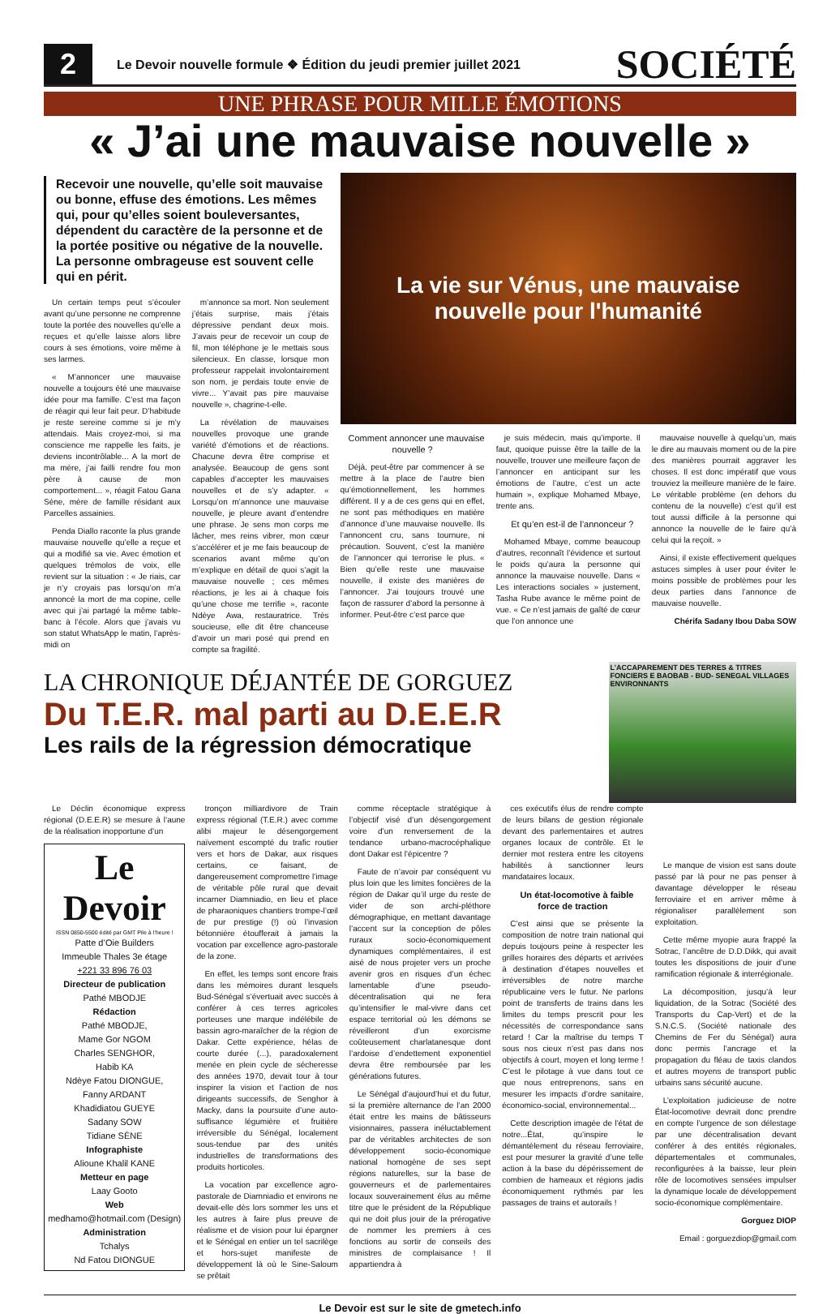2
Le Devoir nouvelle formule ❖ Édition du jeudi premier juillet 2021
SOCIÉTÉ
UNE PHRASE POUR MILLE ÉMOTIONS
« J’ai une mauvaise nouvelle »
Recevoir une nouvelle, qu’elle soit mauvaise ou bonne, effuse des émotions. Les mêmes qui, pour qu’elles soient bouleversantes, dépendent du caractère de la personne et de la portée positive ou négative de la nouvelle. La personne ombrageuse est souvent celle qui en périt.
Un certain temps peut s’écouler avant qu’une personne ne comprenne toute la portée des nouvelles qu’elle a reçues et qu’elle laisse alors libre cours à ses émotions, voire même à ses larmes.
« M’annoncer une mauvaise nouvelle a toujours été une mauvaise idée pour ma famille. C’est ma façon de réagir qui leur fait peur. D’habitude je reste sereine comme si je m’y attendais. Mais croyez-moi, si ma conscience me rappelle les faits, je deviens incontrôlable... A la mort de ma mère, j’ai failli rendre fou mon père à cause de mon comportement... », réagit Fatou Gana Sène, mère de famille résidant aux Parcelles assainies.
Penda Diallo raconte la plus grande mauvaise nouvelle qu’elle a reçue et qui a modifié sa vie. Avec émotion et quelques trémolos de voix, elle revient sur la situation : « Je riais, car je n’y croyais pas lorsqu’on m’a annoncé la mort de ma copine, celle avec qui j’ai partagé la même table-banc à l’école. Alors que j’avais vu son statut WhatsApp le matin, l’après-midi on
m’annonce sa mort. Non seulement j’étais surprise, mais j’étais dépressive pendant deux mois. J’avais peur de recevoir un coup de fil, mon téléphone je le mettais sous silencieux. En classe, lorsque mon professeur rappelait involontairement son nom, je perdais toute envie de vivre... Y’avait pas pire mauvaise nouvelle », chagrine-t-elle.
La révélation de mauvaises nouvelles provoque une grande variété d’émotions et de réactions. Chacune devra être comprise et analysée. Beaucoup de gens sont capables d’accepter les mauvaises nouvelles et de s’y adapter. « Lorsqu’on m’annonce une mauvaise nouvelle, je pleure avant d’entendre une phrase. Je sens mon corps me lâcher, mes reins vibrer, mon cœur s’accélérer et je me fais beaucoup de scenarios avant même qu’on m’explique en détail de quoi s’agit la mauvaise nouvelle ; ces mêmes réactions, je les ai à chaque fois qu’une chose me terrifie », raconte Ndèye Awa, restauratrice. Très soucieuse, elle dit être chanceuse d’avoir un mari posé qui prend en compte sa fragilité.
La vie sur Vénus, une mauvaise
nouvelle pour l'humanité
Comment annoncer une mauvaise nouvelle ?
Déjà, peut-être par commencer à se mettre à la place de l’autre bien qu’émotionnellement, les hommes diffèrent. Il y a de ces gens qui en effet, ne sont pas méthodiques en matière d’annonce d’une mauvaise nouvelle. Ils l’annoncent cru, sans tournure, ni précaution. Souvent, c’est la manière de l’annoncer qui terrorise le plus. « Bien qu’elle reste une mauvaise nouvelle, il existe des manières de l’annoncer. J’ai toujours trouvé une façon de rassurer d’abord la personne à informer. Peut-être c’est parce que
je suis médecin, mais qu’importe. Il faut, quoique puisse être la taille de la nouvelle, trouver une meilleure façon de l’annoncer en anticipant sur les émotions de l’autre, c’est un acte humain », explique Mohamed Mbaye, trente ans.
Et qu’en est-il de l’annonceur ?
Mohamed Mbaye, comme beaucoup d’autres, reconnaît l’évidence et surtout le poids qu’aura la personne qui annonce la mauvaise nouvelle. Dans « Les interactions sociales » justement, Tasha Rube avance le même point de vue. « Ce n’est jamais de gaîté de cœur que l’on annonce une
mauvaise nouvelle à quelqu’un, mais le dire au mauvais moment ou de la pire des manières pourrait aggraver les choses. Il est donc impératif que vous trouviez la meilleure manière de le faire. Le véritable problème (en dehors du contenu de la nouvelle) c’est qu’il est tout aussi difficile à la personne qui annonce la nouvelle de le faire qu’à celui qui la reçoit. »
Ainsi, il existe effectivement quelques astuces simples à user pour éviter le moins possible de problèmes pour les deux parties dans l’annonce de mauvaise nouvelle.
Chérifa Sadany Ibou Daba SOW
LA CHRONIQUE DÉJANTÉE DE GORGUEZ
Du T.E.R. mal parti au D.E.E.R
Les rails de la régression démocratique
L’ACCAPAREMENT DES TERRES & TITRES FONCIERS E BAOBAB - BUD- SENEGAL VILLAGES ENVIRONNANTS
Le Déclin économique express régional (D.E.E.R) se mesure à l’aune de la réalisation inopportune d’un
Le Devoir
ISSN 0850-5500 édité par GMT Pile à l’heure !
Patte d’Oie Builders
Immeuble Thales 3e étage
+221 33 896 76 03
Directeur de publication
Pathé MBODJE
Rédaction
Pathé MBODJE,
Mame Gor NGOM
Charles SENGHOR,
Habib KA
Ndèye Fatou DIONGUE,
Fanny ARDANT
Khadidiatou GUEYE
Sadany SOW
Tidiane SÈNE
Infographiste
Alioune Khalil KANE
Metteur en page
Laay Gooto
Web
medhamo@hotmail.com (Design)
Administration
Tchalys
Nd Fatou DIONGUE
tronçon milliardivore de Train express régional (T.E.R.) avec comme alibi majeur le désengorgement naïvement escompté du trafic routier vers et hors de Dakar, aux risques certains, ce faisant, de dangereusement compromettre l’image de véritable pôle rural que devait incarner Diamniadio, en lieu et place de pharaoniques chantiers trompe-l’œil de pur prestige (!) où l’invasion bétonnière étoufferait à jamais la vocation par excellence agro-pastorale de la zone.
En effet, les temps sont encore frais dans les mémoires durant lesquels Bud-Sénégal s’évertuait avec succès à conférer à ces terres agricoles porteuses une marque indélébile de bassin agro-maraîcher de la région de Dakar. Cette expérience, hélas de courte durée (...), paradoxalement menée en plein cycle de sécheresse des années 1970, devait tour à tour inspirer la vision et l’action de nos dirigeants successifs, de Senghor à Macky, dans la poursuite d’une auto-suffisance légumière et fruitière irréversible du Sénégal, localement sous-tendue par des unités industrielles de transformations des produits horticoles.
La vocation par excellence agro-pastorale de Diamniadio et environs ne devait-elle dès lors sommer les uns et les autres à faire plus preuve de réalisme et de vision pour lui épargner et le Sénégal en entier un tel sacrilège et hors-sujet manifeste de développement là où le Sine-Saloum se prêtait
comme réceptacle stratégique à l’objectif visé d’un désengorgement voire d’un renversement de la tendance urbano-macrocéphalique dont Dakar est l’épicentre ?
Faute de n’avoir par conséquent vu plus loin que les limites foncières de la région de Dakar qu’il urge du reste de vider de son archi-pléthore démographique, en mettant davantage l’accent sur la conception de pôles ruraux socio-économiquement dynamiques complémentaires, il est aisé de nous projeter vers un proche avenir gros en risques d’un échec lamentable d’une pseudo-décentralisation qui ne fera qu’intensifier le mal-vivre dans cet espace territorial où les démons se réveilleront d’un exorcisme coûteusement charlatanesque dont l’ardoise d’endettement exponentiel devra être remboursée par les générations futures.
Le Sénégal d’aujourd’hui et du futur, si la première alternance de l’an 2000 était entre les mains de bâtisseurs visionnaires, passera inéluctablement par de véritables architectes de son développement socio-économique national homogène de ses sept régions naturelles, sur la base de gouverneurs et de parlementaires locaux souverainement élus au même titre que le président de la République qui ne doit plus jouir de la prérogative de nommer les premiers à ces fonctions au sortir de conseils des ministres de complaisance ! Il appartiendra à
ces exécutifs élus de rendre compte de leurs bilans de gestion régionale devant des parlementaires et autres organes locaux de contrôle. Et le dernier mot restera entre les citoyens habilités à sanctionner leurs mandataires locaux.
Un état-locomotive à faible force de traction
C’est ainsi que se présente la composition de notre train national qui depuis toujours peine à respecter les grilles horaires des départs et arrivées à destination d’étapes nouvelles et irréversibles de notre marche républicaine vers le futur. Ne parlons point de transferts de trains dans les limites du temps prescrit pour les nécessités de correspondance sans retard ! Car la maîtrise du temps T sous nos cieux n’est pas dans nos objectifs à court, moyen et long terme ! C’est le pilotage à vue dans tout ce que nous entreprenons, sans en mesurer les impacts d’ordre sanitaire, économico-social, environnemental...
Cette description imagée de l’état de notre...État, qu’inspire le démantèlement du réseau ferroviaire, est pour mesurer la gravité d’une telle action à la base du dépérissement de combien de hameaux et régions jadis économiquement rythmés par les passages de trains et autorails !
Le manque de vision est sans doute passé par là pour ne pas penser à davantage développer le réseau ferroviaire et en arriver même à régionaliser parallèlement son exploitation.
Cette même myopie aura frappé la Sotrac, l’ancêtre de D.D.Dikk, qui avait toutes les dispositions de jouir d’une ramification régionale & interrégionale.
La décomposition, jusqu’à leur liquidation, de la Sotrac (Société des Transports du Cap-Vert) et de la S.N.C.S. (Société nationale des Chemins de Fer du Sénégal) aura donc permis l’ancrage et la propagation du fléau de taxis clandos et autres moyens de transport public urbains sans sécurité aucune.
L’exploitation judicieuse de notre État-locomotive devrait donc prendre en compte l’urgence de son délestage par une décentralisation devant conférer à des entités régionales, départementales et communales, reconfigurées à la baisse, leur plein rôle de locomotives sensées impulser la dynamique locale de développement socio-économique complémentaire.
Gorguez DIOP
Email : gorguezdiop@gmail.com
Le Devoir est sur le site de gmetech.info